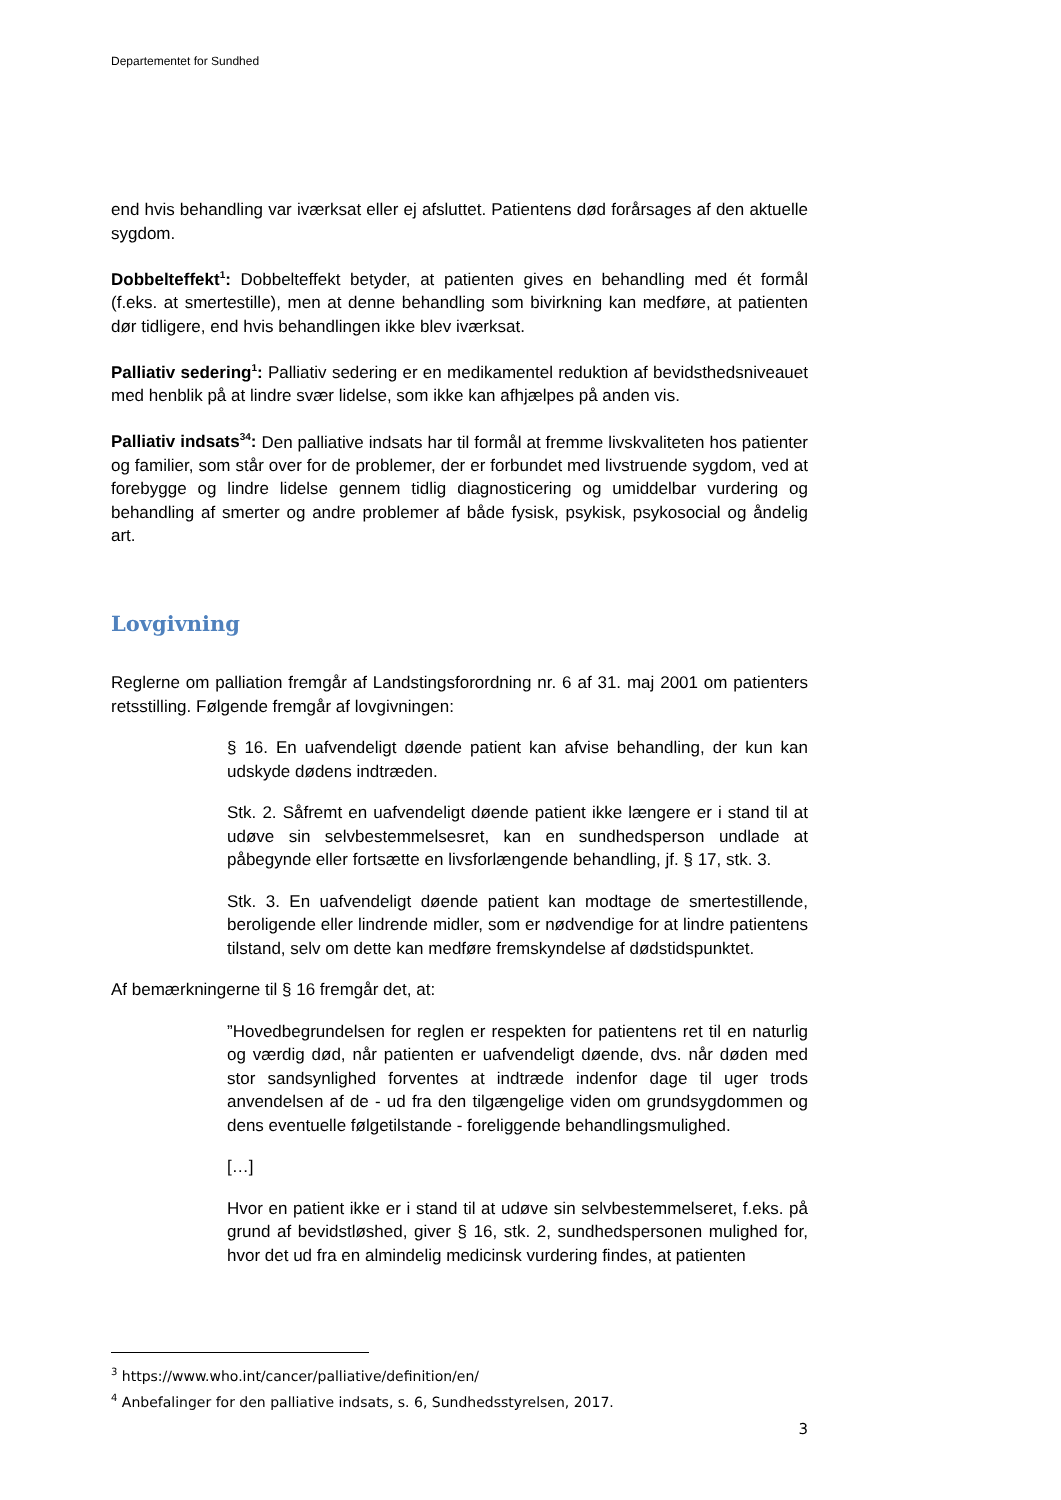Departementet for Sundhed
end hvis behandling var iværksat eller ej afsluttet. Patientens død forårsages af den aktuelle sygdom.
Dobbelteffekt<sup>1</sup>: Dobbelteffekt betyder, at patienten gives en behandling med ét formål (f.eks. at smertestille), men at denne behandling som bivirkning kan medføre, at patienten dør tidligere, end hvis behandlingen ikke blev iværksat.
Palliativ sedering<sup>1</sup>: Palliativ sedering er en medikamentel reduktion af bevidsthedsniveauet med henblik på at lindre svær lidelse, som ikke kan afhjælpes på anden vis.
Palliativ indsats<sup>34</sup>: Den palliative indsats har til formål at fremme livskvaliteten hos patienter og familier, som står over for de problemer, der er forbundet med livstruende sygdom, ved at forebygge og lindre lidelse gennem tidlig diagnosticering og umiddelbar vurdering og behandling af smerter og andre problemer af både fysisk, psykisk, psykosocial og åndelig art.
Lovgivning
Reglerne om palliation fremgår af Landstingsforordning nr. 6 af 31. maj 2001 om patienters retsstilling. Følgende fremgår af lovgivningen:
§ 16. En uafvendeligt døende patient kan afvise behandling, der kun kan udskyde dødens indtræden.
Stk. 2. Såfremt en uafvendeligt døende patient ikke længere er i stand til at udøve sin selvbestemmelsesret, kan en sundhedsperson undlade at påbegynde eller fortsætte en livsforlængende behandling, jf. § 17, stk. 3.
Stk. 3. En uafvendeligt døende patient kan modtage de smertestillende, beroligende eller lindrende midler, som er nødvendige for at lindre patientens tilstand, selv om dette kan medføre fremskyndelse af dødstidspunktet.
Af bemærkningerne til § 16 fremgår det, at:
”Hovedbegrundelsen for reglen er respekten for patientens ret til en naturlig og værdig død, når patienten er uafvendeligt døende, dvs. når døden med stor sandsynlighed forventes at indtræde indenfor dage til uger trods anvendelsen af de - ud fra den tilgængelige viden om grundsygdommen og dens eventuelle følgetilstande - foreliggende behandlingsmulighed.
[…]
Hvor en patient ikke er i stand til at udøve sin selvbestemmelseret, f.eks. på grund af bevidstløshed, giver § 16, stk. 2, sundhedspersonen mulighed for, hvor det ud fra en almindelig medicinsk vurdering findes, at patienten
<sup>3</sup> https://www.who.int/cancer/palliative/definition/en/
<sup>4</sup> Anbefalinger for den palliative indsats, s. 6, Sundhedsstyrelsen, 2017.
3